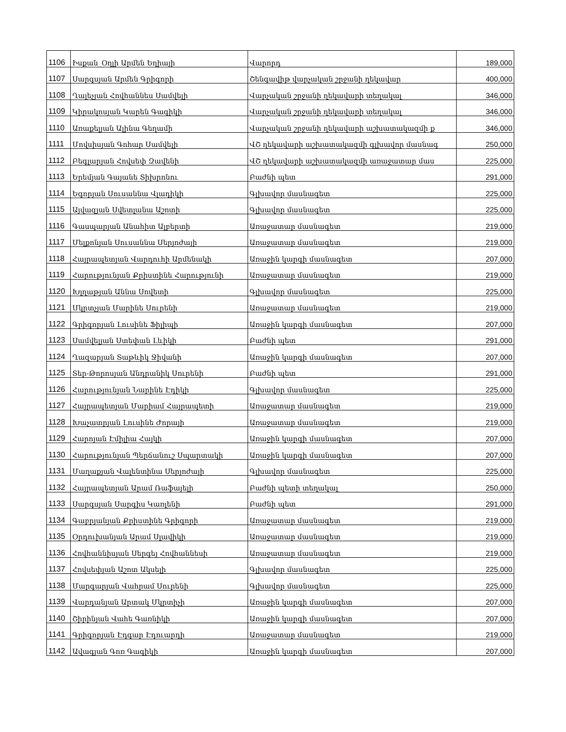| 1106 | Իսքան_Օղլի Արմեն Եղիայի | Վարորդ | 189,000 |
| 1107 | Սարգսյան Արմեն Գրիգորի | Շենգավիթ վարչական շրջանի ղեկավար | 400,000 |
| 1108 | Ղալեչյան Հովհաննես Սամվելի | Վարչական շրջանի ղեկավարի տեղակալ | 346,000 |
| 1109 | Կիրակոսյան Կարեն Գագիկի | Վարչական շրջանի ղեկավարի տեղակալ | 346,000 |
| 1110 | Առաքելյան Ալինա Գեղամի | Վարչական շրջանի ղեկավարի աշխատակազմի ք | 346,000 |
| 1111 | Մովսիսյան Գոհար Սամվելի | ՎՇ ղեկավարի աշխատակազմի գլխավոր մասնագ | 250,000 |
| 1112 | Բեգլարյան Հովսեփ Զավենի | ՎՇ ղեկավարի աշխատակազմի առաջատար մաս | 225,000 |
| 1113 | Երեմյան Գայանե Տիխրոնու | Բաժնի պետ | 291,000 |
| 1114 | Եգորյան Սուսաննա Վլադիկի | Գլխավոր մասնագետ | 225,000 |
| 1115 | Այվազյան Սվետլանա Աշոտի | Գլխավոր մասնագետ | 225,000 |
| 1116 | Գասպարյան Անահիտ Ալբերտի | Առաջատար մասնագետ | 219,000 |
| 1117 | Մելքոնյան Սուսաննա Սերյոժայի | Առաջատար մասնագետ | 219,000 |
| 1118 | Հայրապետյան Վարդուհի Արմենակի | Առաջին կարգի մասնագետ | 207,000 |
| 1119 | Հարությունյան Քրիստինե Հարությունի | Առաջատար մասնագետ | 219,000 |
| 1120 | Խլղաթյան Աննա Սովետի | Գլխավոր մասնագետ | 225,000 |
| 1121 | Մկրտչյան Մարինե Սուրենի | Առաջատար մասնագետ | 219,000 |
| 1122 | Գրիգորյան Լուսինե Ֆիլիպի | Առաջին կարգի մասնագետ | 207,000 |
| 1123 | Սամվելյան Ստեփան Լևիկի | Բաժնի պետ | 291,000 |
| 1124 | Ղազարյան Տաթևիկ Ջիվանի | Առաջին կարգի մասնագետ | 207,000 |
| 1125 | Տեր-Թորոսյան Անդրանիկ Սուրենի | Բաժնի պետ | 291,000 |
| 1126 | Հարությունյան Նարինե Էդիկի | Գլխավոր մասնագետ | 225,000 |
| 1127 | Հայրապետյան Մարիամ Հայրապետի | Առաջատար մասնագետ | 219,000 |
| 1128 | Խաչատրյան Լուսինե Ժորայի | Առաջատար մասնագետ | 219,000 |
| 1129 | Հարոյան Էմիլիա Հայկի | Առաջին կարգի մասնագետ | 207,000 |
| 1130 | Հարությունյան Պերճանուշ Սպարտակի | Առաջին կարգի մասնագետ | 207,000 |
| 1131 | Մաղաքյան Վալենտինա Սերյոժայի | Գլխավոր մասնագետ | 225,000 |
| 1132 | Հայրապետյան Արամ Ռաֆայելի | Բաժնի պետի տեղակալ | 250,000 |
| 1133 | Սարգսյան Սարգիս Կառլենի | Բաժնի պետ | 291,000 |
| 1134 | Գաբրյանյան Քրիստինե Գրիգորի | Առաջատար մասնագետ | 219,000 |
| 1135 | Օրդուխանյան Արամ Սլավիկի | Առաջատար մասնագետ | 219,000 |
| 1136 | Հովհաննիսյան Սերգեյ Հովհաննեսի | Առաջատար մասնագետ | 219,000 |
| 1137 | Հովսեփյան Աշոտ Ակսելի | Գլխավոր մասնագետ | 225,000 |
| 1138 | Մարգարյան Վահրամ Սուրենի | Գլխավոր մասնագետ | 225,000 |
| 1139 | Վարդանյան Արտակ Մկրտիչի | Առաջին կարգի մասնագետ | 207,000 |
| 1140 | Շիրինյան Վահե Գառնիկի | Առաջին կարգի մասնագետ | 207,000 |
| 1141 | Գրիգորյան Էդգար Էդուարդի | Առաջատար մասնագետ | 219,000 |
| 1142 | Ավագյան Գոռ Գագիկի | Առաջին կարգի մասնագետ | 207,000 |